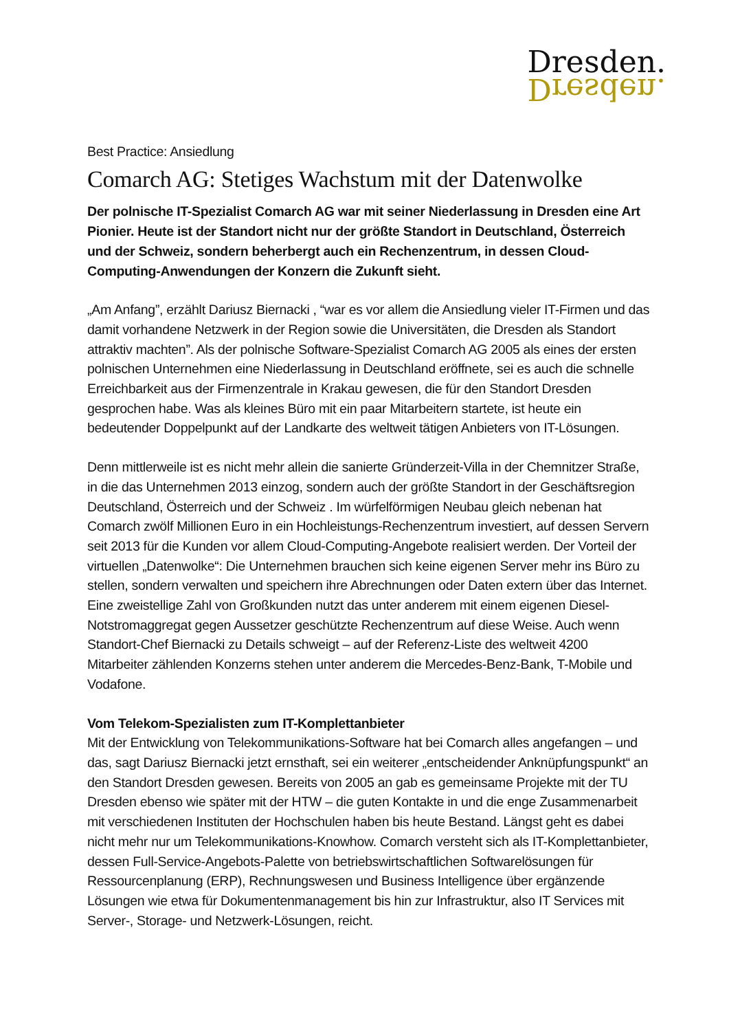Dresden.
Dresden.
Best Practice: Ansiedlung
Comarch AG: Stetiges Wachstum mit der Datenwolke
Der polnische IT-Spezialist Comarch AG war mit seiner Niederlassung in Dresden eine Art Pionier. Heute ist der Standort nicht nur der größte Standort in Deutschland, Österreich und der Schweiz, sondern beherbergt auch ein Rechenzentrum, in dessen Cloud-Computing-Anwendungen der Konzern die Zukunft sieht.
„Am Anfang”, erzählt Dariusz Biernacki , “war es vor allem die Ansiedlung vieler IT-Firmen und das damit vorhandene Netzwerk in der Region sowie die Universitäten, die Dresden als Standort attraktiv machten”. Als der polnische Software-Spezialist Comarch AG 2005 als eines der ersten polnischen Unternehmen eine Niederlassung in Deutschland eröffnete, sei es auch die schnelle Erreichbarkeit aus der Firmenzentrale in Krakau gewesen, die für den Standort Dresden gesprochen habe. Was als kleines Büro mit ein paar Mitarbeitern startete, ist heute ein bedeutender Doppelpunkt auf der Landkarte des weltweit tätigen Anbieters von IT-Lösungen.
Denn mittlerweile ist es nicht mehr allein die sanierte Gründerzeit-Villa in der Chemnitzer Straße, in die das Unternehmen 2013 einzog, sondern auch der größte Standort in der Geschäftsregion Deutschland, Österreich und der Schweiz . Im würfelförmigen Neubau gleich nebenan hat Comarch zwölf Millionen Euro in ein Hochleistungs-Rechenzentrum investiert, auf dessen Servern seit 2013 für die Kunden vor allem Cloud-Computing-Angebote realisiert werden. Der Vorteil der virtuellen „Datenwolke“: Die Unternehmen brauchen sich keine eigenen Server mehr ins Büro zu stellen, sondern verwalten und speichern ihre Abrechnungen oder Daten extern über das Internet. Eine zweistellige Zahl von Großkunden nutzt das unter anderem mit einem eigenen Diesel-Notstromaggregat gegen Aussetzer geschützte Rechenzentrum auf diese Weise. Auch wenn Standort-Chef Biernacki zu Details schweigt – auf der Referenz-Liste des weltweit 4200 Mitarbeiter zählenden Konzerns stehen unter anderem die Mercedes-Benz-Bank, T-Mobile und Vodafone.
Vom Telekom-Spezialisten zum IT-Komplettanbieter
Mit der Entwicklung von Telekommunikations-Software hat bei Comarch alles angefangen – und das, sagt Dariusz Biernacki jetzt ernsthaft, sei ein weiterer „entscheidender Anknüpfungspunkt“ an den Standort Dresden gewesen. Bereits von 2005 an gab es gemeinsame Projekte mit der TU Dresden ebenso wie später mit der HTW – die guten Kontakte in und die enge Zusammenarbeit mit verschiedenen Instituten der Hochschulen haben bis heute Bestand. Längst geht es dabei nicht mehr nur um Telekommunikations-Knowhow. Comarch versteht sich als IT-Komplettanbieter, dessen Full-Service-Angebots-Palette von betriebswirtschaftlichen Softwarelösungen für Ressourcenplanung (ERP), Rechnungswesen und Business Intelligence über ergänzende Lösungen wie etwa für Dokumentenmanagement bis hin zur Infrastruktur, also IT Services mit Server-, Storage- und Netzwerk-Lösungen, reicht.